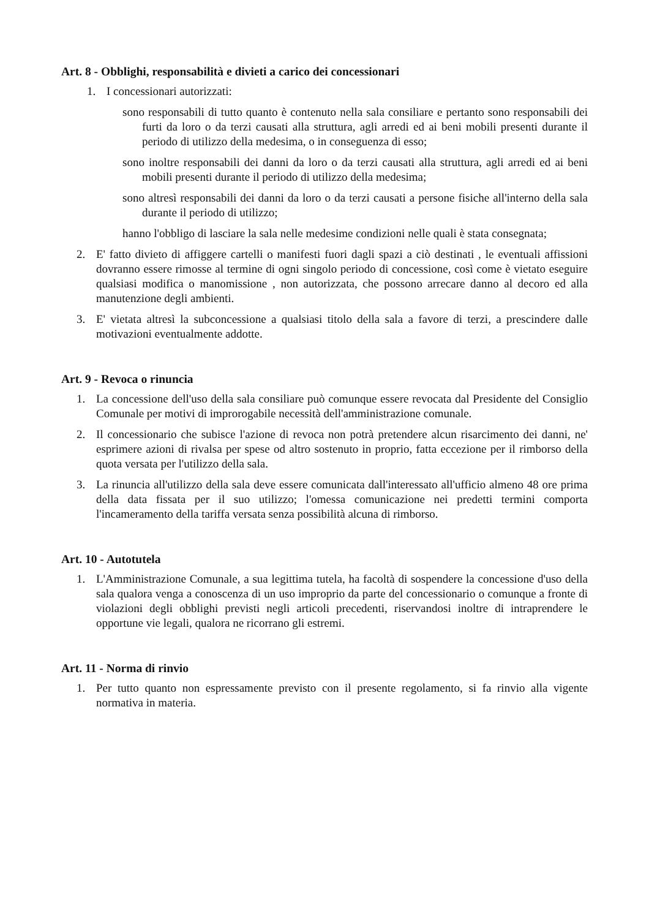Art. 8 - Obblighi, responsabilità e divieti a carico dei concessionari
1. I concessionari autorizzati:
sono responsabili di tutto quanto è contenuto nella sala consiliare e pertanto sono responsabili dei furti da loro o da terzi causati alla struttura, agli arredi ed ai beni mobili presenti durante il periodo di utilizzo della medesima, o in conseguenza di esso;
sono inoltre responsabili dei danni da loro o da terzi causati alla struttura, agli arredi ed ai beni mobili presenti durante il periodo di utilizzo della medesima;
sono altresì responsabili dei danni da loro o da terzi causati a persone fisiche all'interno della sala durante il periodo di utilizzo;
hanno l'obbligo di lasciare la sala nelle medesime condizioni nelle quali è stata consegnata;
2. E' fatto divieto di affiggere cartelli o manifesti fuori dagli spazi a ciò destinati , le eventuali affissioni dovranno essere rimosse al termine di ogni singolo periodo di concessione, così come è vietato eseguire qualsiasi modifica o manomissione , non autorizzata, che possono arrecare danno al decoro ed alla manutenzione degli ambienti.
3. E' vietata altresì la subconcessione a qualsiasi titolo della sala a favore di terzi, a prescindere dalle motivazioni eventualmente addotte.
Art. 9 - Revoca o rinuncia
1. La concessione dell'uso della sala consiliare può comunque essere revocata dal Presidente del Consiglio Comunale per motivi di improrogabile necessità dell'amministrazione comunale.
2. Il concessionario che subisce l'azione di revoca non potrà pretendere alcun risarcimento dei danni, ne' esprimere azioni di rivalsa per spese od altro sostenuto in proprio, fatta eccezione per il rimborso della quota versata per l'utilizzo della sala.
3. La rinuncia all'utilizzo della sala deve essere comunicata dall'interessato all'ufficio almeno 48 ore prima della data fissata per il suo utilizzo; l'omessa comunicazione nei predetti termini comporta l'incameramento della tariffa versata senza possibilità alcuna di rimborso.
Art. 10 - Autotutela
1. L'Amministrazione Comunale, a sua legittima tutela, ha facoltà di sospendere la concessione d'uso della sala qualora venga a conoscenza di un uso improprio da parte del concessionario o comunque a fronte di violazioni degli obblighi previsti negli articoli precedenti, riservandosi inoltre di intraprendere le opportune vie legali, qualora ne ricorrano gli estremi.
Art. 11 - Norma di rinvio
1. Per tutto quanto non espressamente previsto con il presente regolamento, si fa rinvio alla vigente normativa in materia.